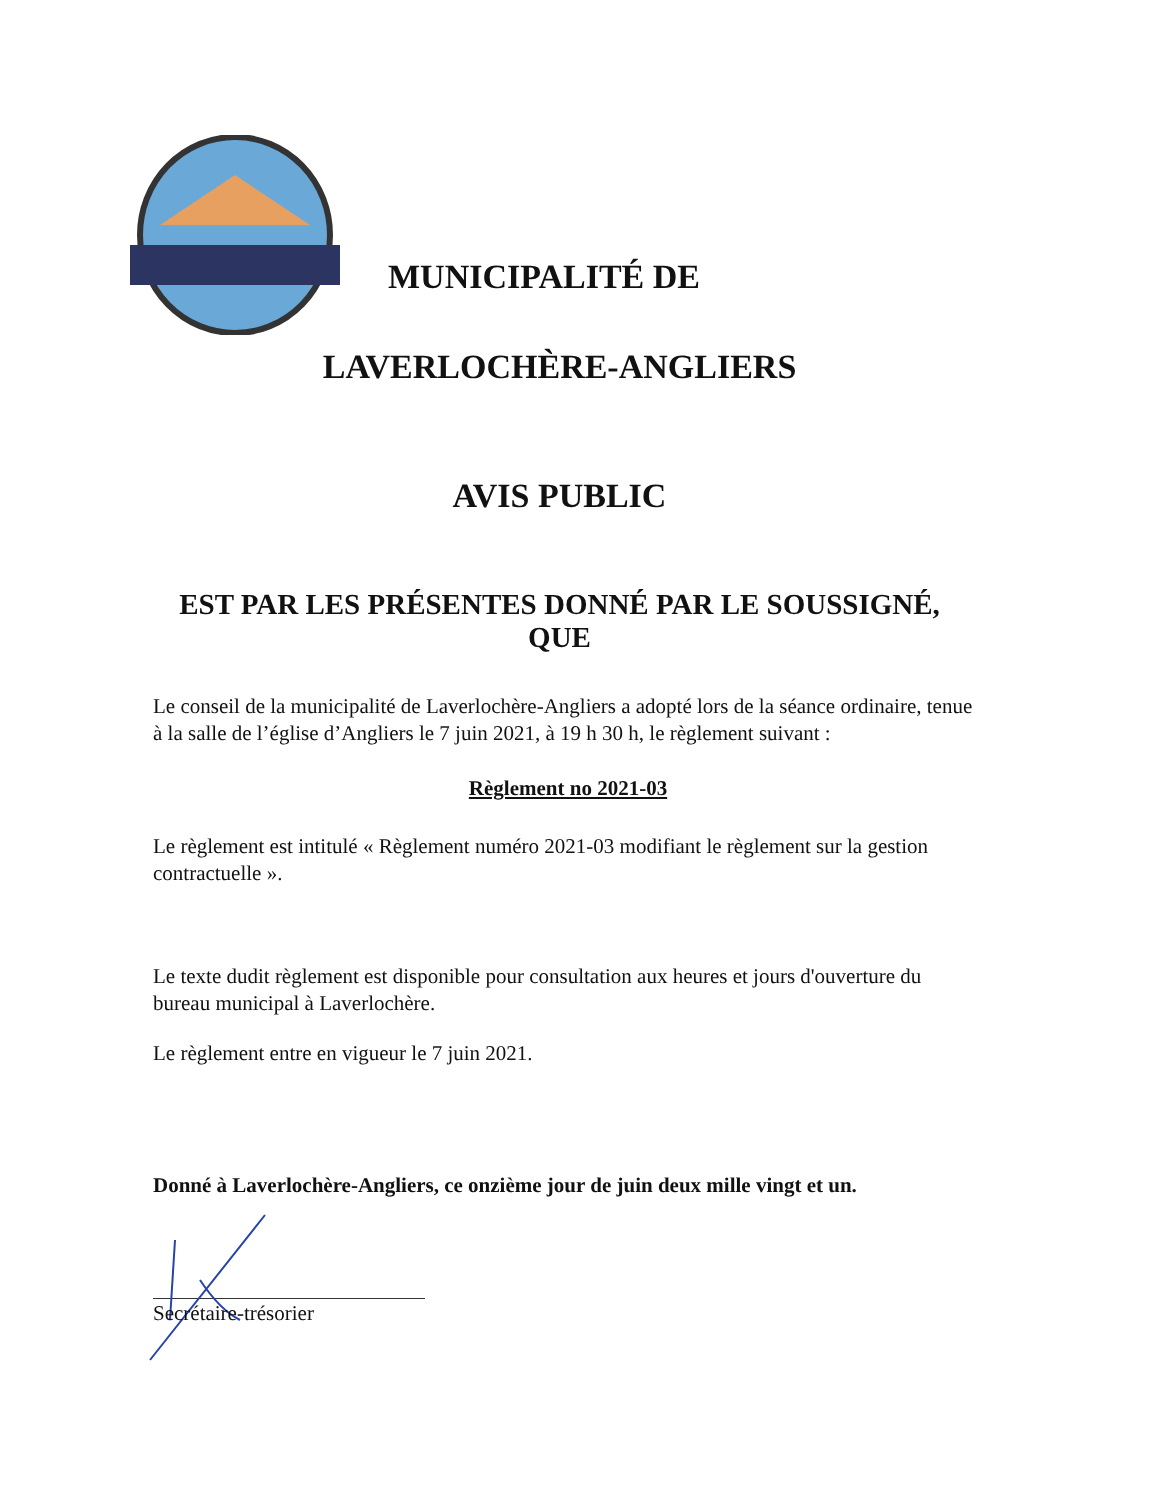MUNICIPALITÉ DE
LAVERLOCHÈRE-ANGLIERS
AVIS PUBLIC
EST PAR LES PRÉSENTES DONNÉ PAR LE SOUSSIGNÉ,
QUE
Le conseil de la municipalité de Laverlochère-Angliers a adopté lors de la séance ordinaire, tenue à la salle de l’église d’Angliers le 7 juin 2021, à 19 h 30 h, le règlement suivant :
Règlement no 2021-03
Le règlement est intitulé « Règlement numéro 2021-03 modifiant le règlement sur la gestion contractuelle ».
Le texte dudit règlement est disponible pour consultation aux heures et jours d'ouverture du bureau municipal à Laverlochère.
Le règlement entre en vigueur le 7 juin 2021.
Donné à Laverlochère-Angliers, ce onzième jour de juin deux mille vingt et un.
Secrétaire-trésorier